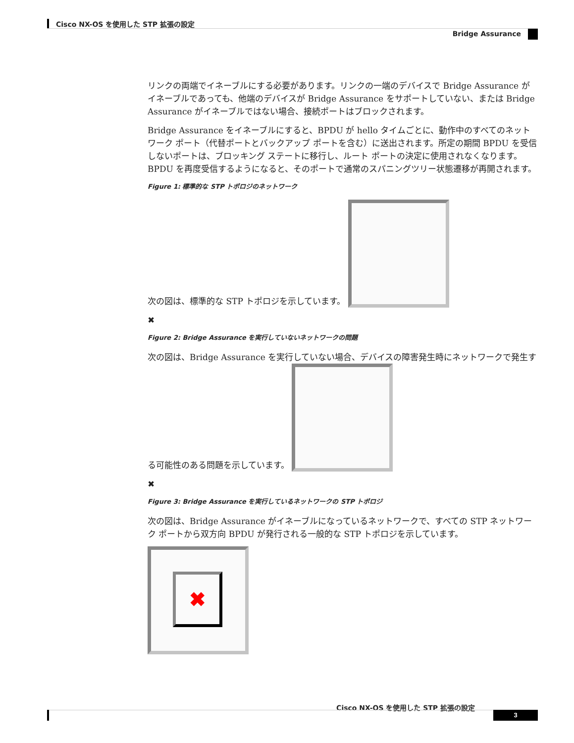Cisco NX-OS を使用した STP 拡張の設定
Bridge Assurance
リンクの両端でイネーブルにする必要があります。リンクの一端のデバイスで Bridge Assurance がイネーブルであっても、他端のデバイスが Bridge Assurance をサポートしていない、または Bridge Assurance がイネーブルではない場合、接続ポートはブロックされます。
Bridge Assurance をイネーブルにすると、BPDU が hello タイムごとに、動作中のすべてのネットワーク ポート（代替ポートとバックアップ ポートを含む）に送出されます。所定の期間 BPDU を受信しないポートは、ブロッキング ステートに移行し、ルート ポートの決定に使用されなくなります。BPDU を再度受信するようになると、そのポートで通常のスパニングツリー状態遷移が再開されます。
Figure 1: 標準的な STP トポロジのネットワーク
次の図は、標準的な STP トポロジを示しています。
✖
Figure 2: Bridge Assurance を実行していないネットワークの問題
次の図は、Bridge Assurance を実行していない場合、デバイスの障害発生時にネットワークで発生する可能性のある問題を示しています。
✖
Figure 3: Bridge Assurance を実行しているネットワークの STP トポロジ
次の図は、Bridge Assurance がイネーブルになっているネットワークで、すべての STP ネットワーク ポートから双方向 BPDU が発行される一般的な STP トポロジを示しています。
✖
Cisco NX-OS を使用した STP 拡張の設定
3